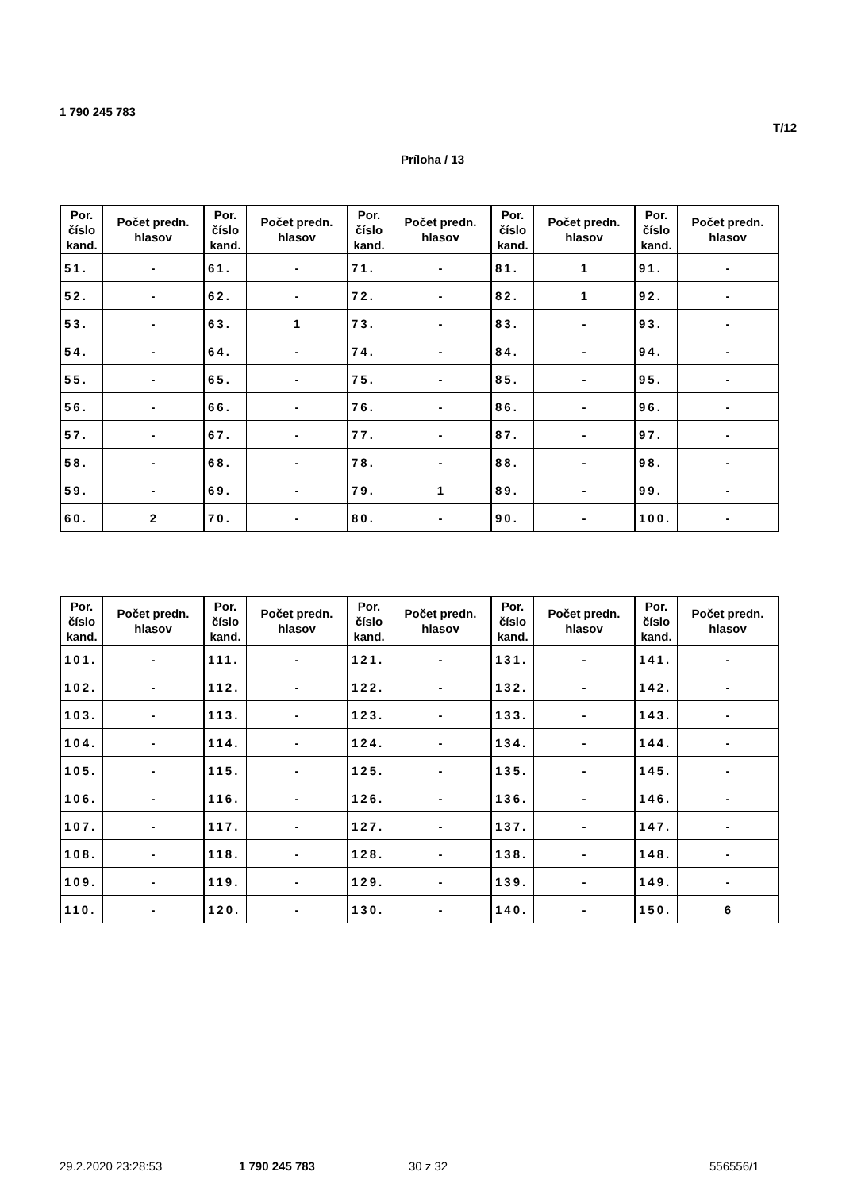1 790 245 783
T/12
Príloha / 13
| Por. číslo kand. | Počet predn. hlasov | Por. číslo kand. | Počet predn. hlasov | Por. číslo kand. | Počet predn. hlasov | Por. číslo kand. | Počet predn. hlasov | Por. číslo kand. | Počet predn. hlasov |
| --- | --- | --- | --- | --- | --- | --- | --- | --- | --- |
| 51. | - | 61. | - | 71. | - | 81. | 1 | 91. | - |
| 52. | - | 62. | - | 72. | - | 82. | 1 | 92. | - |
| 53. | - | 63. | 1 | 73. | - | 83. | - | 93. | - |
| 54. | - | 64. | - | 74. | - | 84. | - | 94. | - |
| 55. | - | 65. | - | 75. | - | 85. | - | 95. | - |
| 56. | - | 66. | - | 76. | - | 86. | - | 96. | - |
| 57. | - | 67. | - | 77. | - | 87. | - | 97. | - |
| 58. | - | 68. | - | 78. | - | 88. | - | 98. | - |
| 59. | - | 69. | - | 79. | 1 | 89. | - | 99. | - |
| 60. | 2 | 70. | - | 80. | - | 90. | - | 100. | - |
| Por. číslo kand. | Počet predn. hlasov | Por. číslo kand. | Počet predn. hlasov | Por. číslo kand. | Počet predn. hlasov | Por. číslo kand. | Počet predn. hlasov | Por. číslo kand. | Počet predn. hlasov |
| --- | --- | --- | --- | --- | --- | --- | --- | --- | --- |
| 101. | - | 111. | - | 121. | - | 131. | - | 141. | - |
| 102. | - | 112. | - | 122. | - | 132. | - | 142. | - |
| 103. | - | 113. | - | 123. | - | 133. | - | 143. | - |
| 104. | - | 114. | - | 124. | - | 134. | - | 144. | - |
| 105. | - | 115. | - | 125. | - | 135. | - | 145. | - |
| 106. | - | 116. | - | 126. | - | 136. | - | 146. | - |
| 107. | - | 117. | - | 127. | - | 137. | - | 147. | - |
| 108. | - | 118. | - | 128. | - | 138. | - | 148. | - |
| 109. | - | 119. | - | 129. | - | 139. | - | 149. | - |
| 110. | - | 120. | - | 130. | - | 140. | - | 150. | 6 |
29.2.2020 23:28:53 1 790 245 783 30 z 32 556556/1